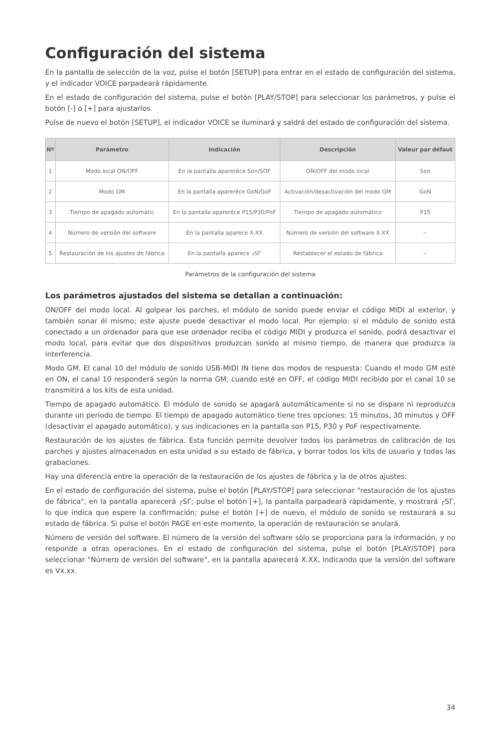Configuración del sistema
En la pantalla de selección de la voz, pulse el botón [SETUP] para entrar en el estado de configuración del sistema, y el indicador VOICE parpadeará rápidamente.
En el estado de configuración del sistema, pulse el botón [PLAY/STOP] para seleccionar los parámetros, y pulse el botón [-] o [+] para ajustarlos.
Pulse de nuevo el botón [SETUP], el indicador VOICE se iluminará y saldrá del estado de configuración del sistema.
| Nº | Parámetro | Indicación | Descripción | Valeur par défaut |
| --- | --- | --- | --- | --- |
| 1 | Modo local ON/OFF | En la pantalla apareréce Son/SOF | ON/OFF del modo local | Son |
| 2 | Modo GM | En la pantalla apareréce GoN/GoF | Activación/desactivación del modo GM | GoN |
| 3 | Tiempo de apagado automátic | En la pantalla apareréce P15/P30/PoF | Tiempo de apagado automático | P15 |
| 4 | Número de versión del software | En la pantalla aparece X.XX | Número de versión del software X.XX | -- |
| 5 | Restauración de los ajustes de fábrica | En la pantalla aparece ┌SΓ | Restablecer el estado de fábrica | -- |
Parámetros de la configuración del sistema
Los parámetros ajustados del sistema se detallan a continuación:
ON/OFF del modo local. Al golpear los parches, el módulo de sonido puede enviar el código MIDI al exterior, y también sonar él mismo; este ajuste puede desactivar el modo local. Por ejemplo: si el módulo de sonido está conectado a un ordenador para que ese ordenador reciba el código MIDI y produzca el sonido, podrá desactivar el modo local, para evitar que dos dispositivos produzcan sonido al mismo tiempo, de manera que produzca la interferencia.
Modo GM. El canal 10 del módulo de sonido USB-MIDI IN tiene dos modos de respuesta: Cuando el modo GM esté en ON, el canal 10 responderá según la norma GM; cuando esté en OFF, el código MIDI recibido por el canal 10 se transmitirá a los kits de esta unidad.
Tiempo de apagado automático. El módulo de sonido se apagará automáticamente si no se dispare ni reproduzca durante un periodo de tiempo. El tiempo de apagado automático tiene tres opciones: 15 minutos, 30 minutos y OFF (desactivar el apagado automático), y sus indicaciones en la pantalla son P15, P30 y PoF respectivamente.
Restauración de los ajustes de fábrica. Esta función permite devolver todos los parámetros de calibración de los parches y ajustes almacenados en esta unidad a su estado de fábrica, y borrar todos los kits de usuario y todas las grabaciones.
Hay una diferencia entre la operación de la restauración de los ajustes de fábrica y la de otros ajustes:
En el estado de configuración del sistema, pulse el botón [PLAY/STOP] para seleccionar "restauración de los ajustes de fábrica", en la pantalla aparecerá ┌SΓ; pulse el botón [+], la pantalla parpadeará rápidamente, y mostrará ┌SΓ, lo que indica que espere la confirmación; pulse el botón [+] de nuevo, el módulo de sonido se restaurará a su estado de fábrica. Si pulse el botón PAGE en este momento, la operación de restauración se anulará.
Número de versión del software. El número de la versión del software sólo se proporciona para la información, y no responde a otras operaciones. En el estado de configuración del sistema, pulse el botón [PLAY/STOP] para seleccionar "Número de versión del software", en la pantalla aparecerá X.XX, indicando que la versión del software es Vx.xx.
34